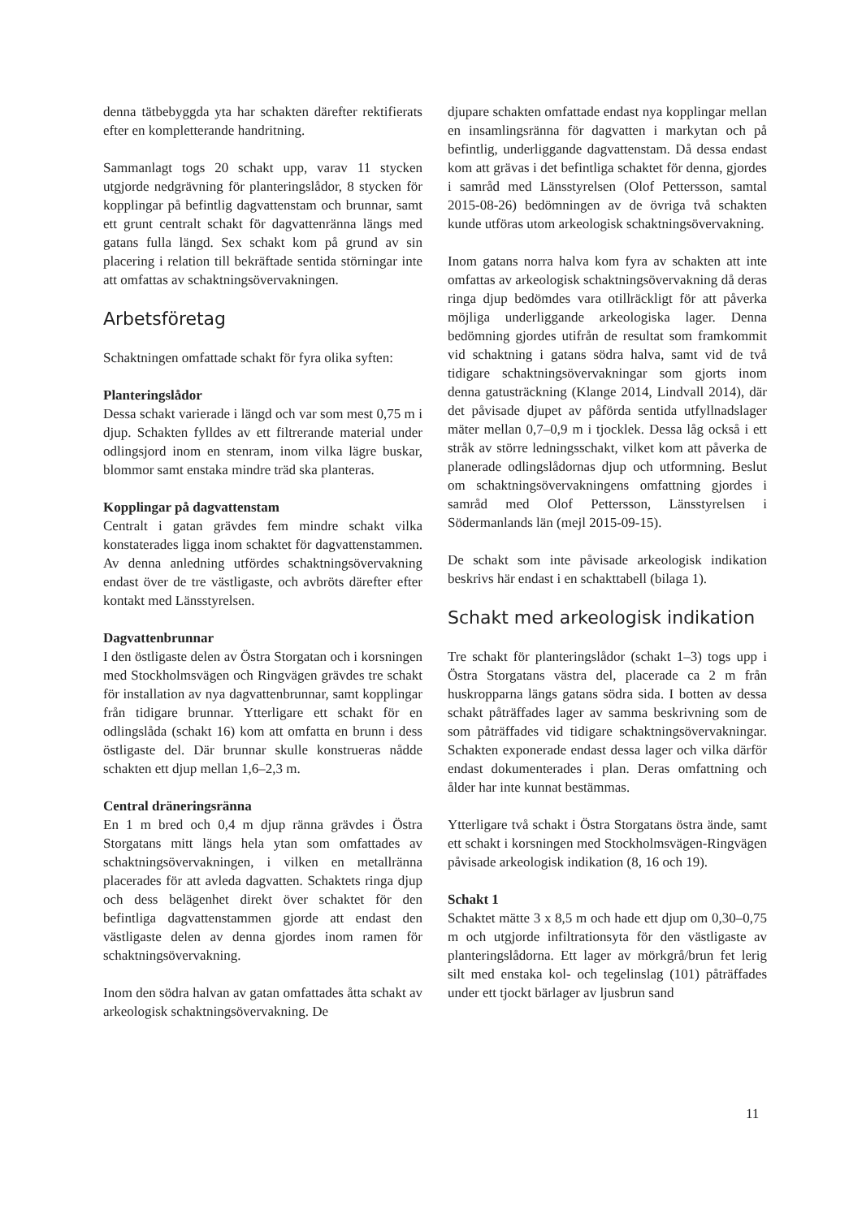denna tätbebyggda yta har schakten därefter rektifierats efter en kompletterande handritning.
Sammanlagt togs 20 schakt upp, varav 11 stycken utgjorde nedgrävning för planteringslådor, 8 stycken för kopplingar på befintlig dagvattenstam och brunnar, samt ett grunt centralt schakt för dagvattenränna längs med gatans fulla längd. Sex schakt kom på grund av sin placering i relation till bekräftade sentida störningar inte att omfattas av schaktningsövervakningen.
Arbetsföretag
Schaktningen omfattade schakt för fyra olika syften:
Planteringslådor
Dessa schakt varierade i längd och var som mest 0,75 m i djup. Schakten fylldes av ett filtrerande material under odlingsjord inom en stenram, inom vilka lägre buskar, blommor samt enstaka mindre träd ska planteras.
Kopplingar på dagvattenstam
Centralt i gatan grävdes fem mindre schakt vilka konstaterades ligga inom schaktet för dagvattenstammen. Av denna anledning utfördes schaktningsövervakning endast över de tre västligaste, och avbröts därefter efter kontakt med Länsstyrelsen.
Dagvattenbrunnar
I den östligaste delen av Östra Storgatan och i korsningen med Stockholmsvägen och Ringvägen grävdes tre schakt för installation av nya dagvattenbrunnar, samt kopplingar från tidigare brunnar. Ytterligare ett schakt för en odlingslåda (schakt 16) kom att omfatta en brunn i dess östligaste del. Där brunnar skulle konstrueras nådde schakten ett djup mellan 1,6–2,3 m.
Central dräneringsränna
En 1 m bred och 0,4 m djup ränna grävdes i Östra Storgatans mitt längs hela ytan som omfattades av schaktningsövervakningen, i vilken en metallränna placerades för att avleda dagvatten. Schaktets ringa djup och dess belägenhet direkt över schaktet för den befintliga dagvattenstammen gjorde att endast den västligaste delen av denna gjordes inom ramen för schaktningsövervakning.
Inom den södra halvan av gatan omfattades åtta schakt av arkeologisk schaktningsövervakning. De
djupare schakten omfattade endast nya kopplingar mellan en insamlingsränna för dagvatten i markytan och på befintlig, underliggande dagvattenstam. Då dessa endast kom att grävas i det befintliga schaktet för denna, gjordes i samråd med Länsstyrelsen (Olof Pettersson, samtal 2015-08-26) bedömningen av de övriga två schakten kunde utföras utom arkeologisk schaktningsövervakning.
Inom gatans norra halva kom fyra av schakten att inte omfattas av arkeologisk schaktningsövervakning då deras ringa djup bedömdes vara otillräckligt för att påverka möjliga underliggande arkeologiska lager. Denna bedömning gjordes utifrån de resultat som framkommit vid schaktning i gatans södra halva, samt vid de två tidigare schaktningsövervakningar som gjorts inom denna gatusträckning (Klange 2014, Lindvall 2014), där det påvisade djupet av påförda sentida utfyllnadslager mäter mellan 0,7–0,9 m i tjocklek. Dessa låg också i ett stråk av större ledningsschakt, vilket kom att påverka de planerade odlingslådornas djup och utformning. Beslut om schaktningsövervakningens omfattning gjordes i samråd med Olof Pettersson, Länsstyrelsen i Södermanlands län (mejl 2015-09-15).
De schakt som inte påvisade arkeologisk indikation beskrivs här endast i en schakttabell (bilaga 1).
Schakt med arkeologisk indikation
Tre schakt för planteringslådor (schakt 1–3) togs upp i Östra Storgatans västra del, placerade ca 2 m från huskropparna längs gatans södra sida. I botten av dessa schakt påträffades lager av samma beskrivning som de som påträffades vid tidigare schaktningsövervakningar. Schakten exponerade endast dessa lager och vilka därför endast dokumenterades i plan. Deras omfattning och ålder har inte kunnat bestämmas.
Ytterligare två schakt i Östra Storgatans östra ände, samt ett schakt i korsningen med Stockholmsvägen-Ringvägen påvisade arkeologisk indikation (8, 16 och 19).
Schakt 1
Schaktet mätte 3 x 8,5 m och hade ett djup om 0,30–0,75 m och utgjorde infiltrationsyta för den västligaste av planteringslådorna. Ett lager av mörkgrå/brun fet lerig silt med enstaka kol- och tegelinslag (101) påträffades under ett tjockt bärlager av ljusbrun sand
11